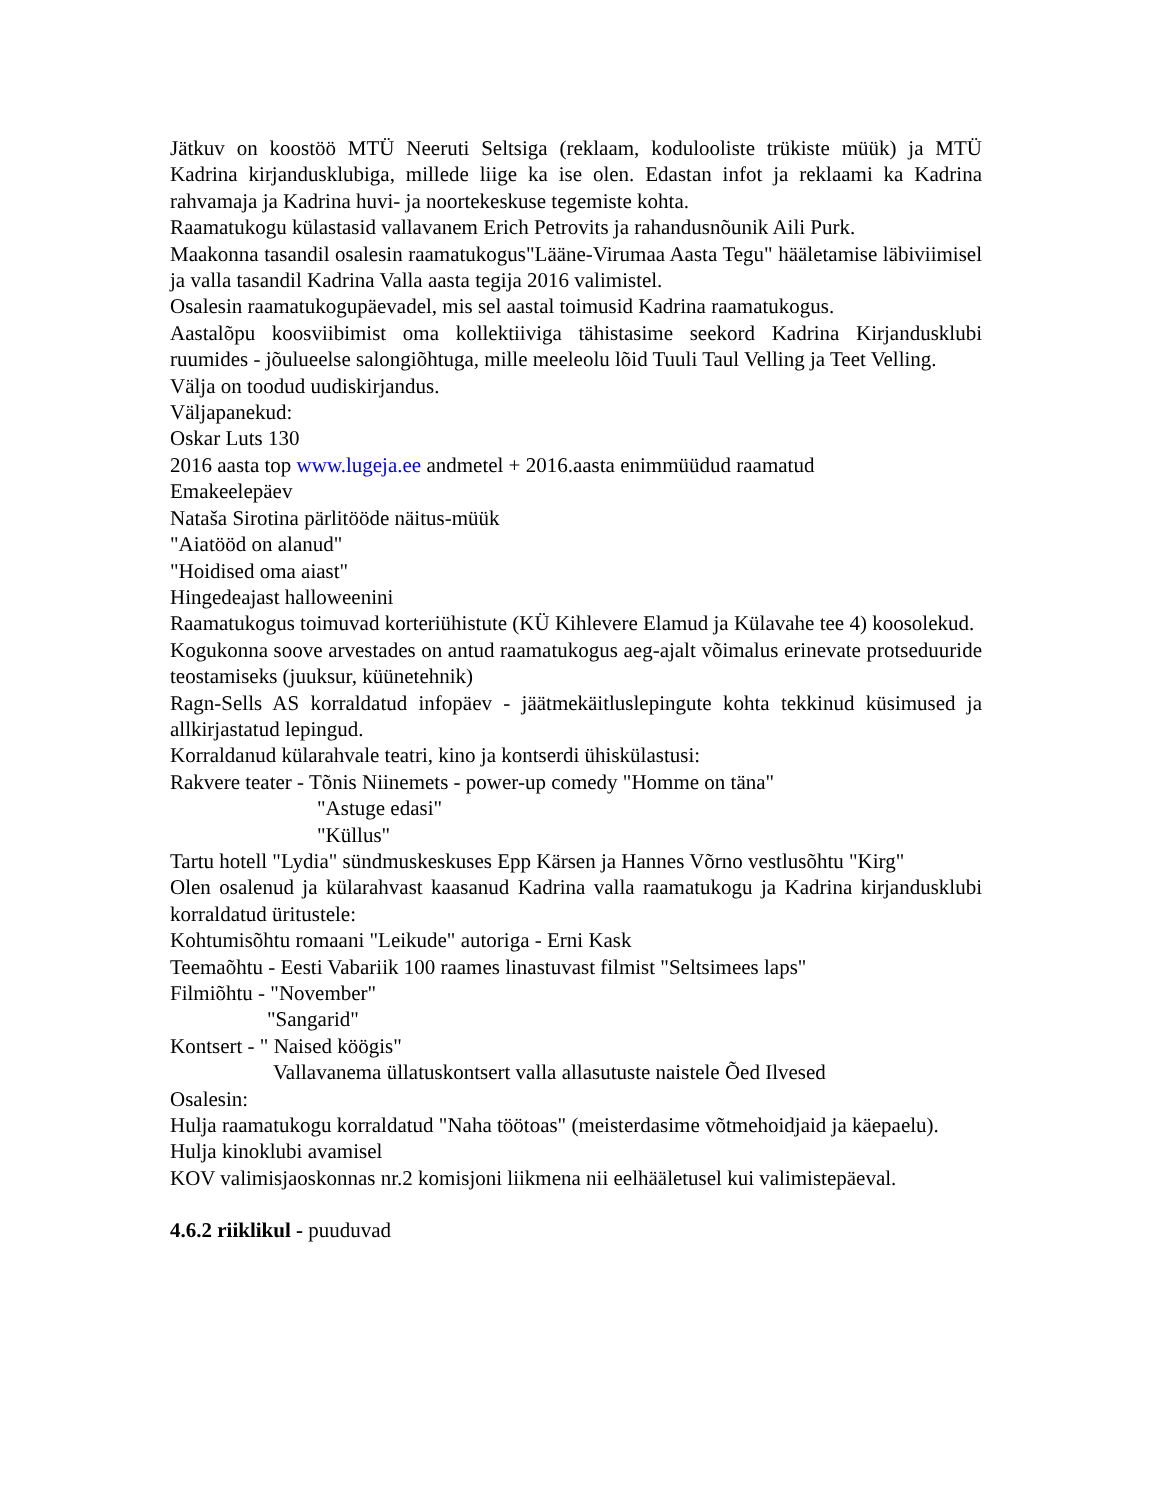Jätkuv on koostöö MTÜ Neeruti Seltsiga (reklaam, kodulooliste trükiste müük) ja MTÜ Kadrina kirjandusklubiga, millede liige ka ise olen. Edastan infot ja reklaami ka Kadrina rahvamaja ja Kadrina huvi- ja noortekeskuse tegemiste kohta.
Raamatukogu külastasid vallavanem Erich Petrovits ja rahandusnõunik Aili Purk.
Maakonna tasandil osalesin raamatukogus"Lääne-Virumaa Aasta Tegu" hääletamise läbiviimisel ja valla tasandil Kadrina Valla aasta tegija 2016 valimistel.
Osalesin raamatukogupäevadel, mis sel aastal toimusid Kadrina raamatukogus.
Aastalõpu koosviibimist oma kollektiiviga tähistasime seekord Kadrina Kirjandusklubi ruumides - jõulueelse salongiõhtuga, mille meeleolu lõid Tuuli Taul Velling ja Teet Velling.
Välja on toodud uudiskirjandus.
Väljapanekud:
Oskar Luts 130
2016 aasta top www.lugeja.ee andmetel + 2016.aasta enimmüüdud raamatud
Emakeelepäev
Nataša Sirotina pärlitööde näitus-müük
"Aiatööd on alanud"
"Hoidised oma aiast"
Hingedeajast halloweenini
Raamatukogus toimuvad korteriühistute (KÜ Kihlevere Elamud ja Külavahe tee 4) koosolekud.
Kogukonna soove arvestades on antud raamatukogus aeg-ajalt võimalus erinevate protseduuride teostamiseks (juuksur, küünetehnik)
Ragn-Sells AS korraldatud infopäev - jäätmekäitluslepingute kohta tekkinud küsimused ja allkirjastatud lepingud.
Korraldanud külarahvale teatri, kino ja kontserdi ühiskülastusi:
Rakvere teater - Tõnis Niinemets - power-up comedy "Homme on täna"
"Astuge edasi"
"Küllus"
Tartu hotell "Lydia" sündmuskeskuses Epp Kärsen ja Hannes Võrno vestlusõhtu "Kirg"
Olen osalenud ja külarahvast kaasanud Kadrina valla raamatukogu ja Kadrina kirjandusklubi korraldatud üritustele:
Kohtumisõhtu romaani "Leikude" autoriga - Erni Kask
Teemaõhtu - Eesti Vabariik 100 raames linastuvast filmist "Seltsimees laps"
Filmiõhtu - "November"
"Sangarid"
Kontsert - " Naised köögis"
Vallavanema üllatuskontsert valla allasutuste naistele Õed Ilvesed
Osalesin:
Hulja raamatukogu korraldatud "Naha töötoas" (meisterdasime võtmehoidjaid ja käepaelu).
Hulja kinoklubi avamisel
KOV valimisjaoskonnas nr.2 komisjoni liikmena nii eelhääletusel kui valimistepäeval.
4.6.2 riiklikul - puuduvad